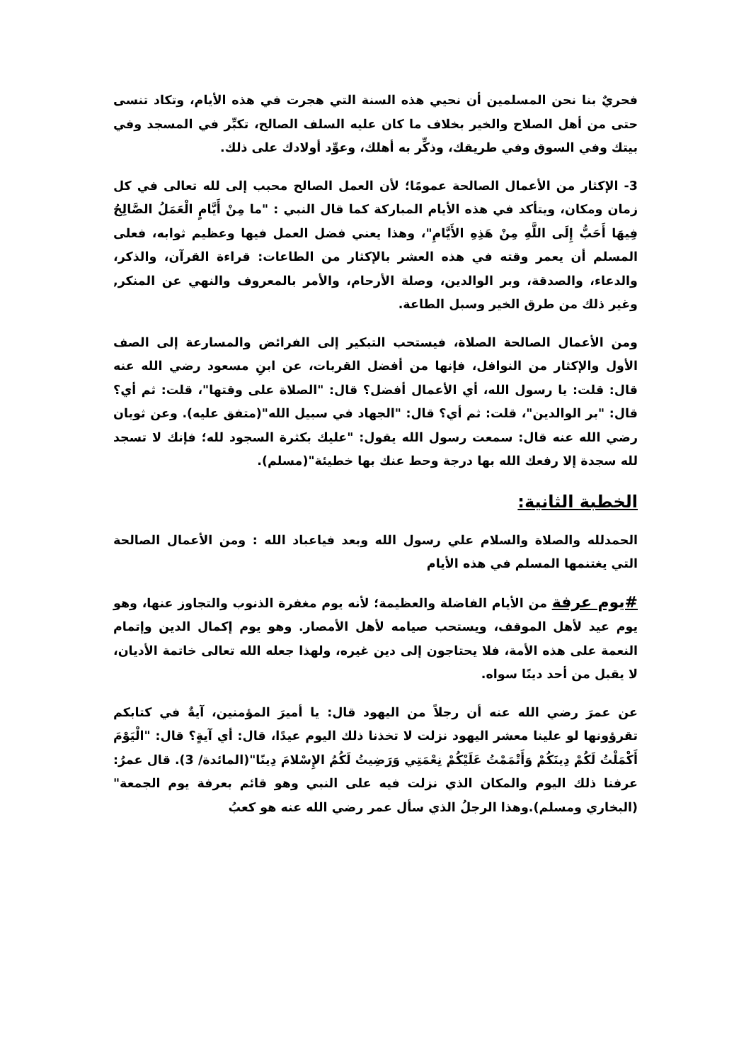فحريٌ بنا نحن المسلمين أن نحيي هذه السنة التي هجرت في هذه الأيام، وتكاد تنسى حتى من أهل الصلاح والخير بخلاف ما كان عليه السلف الصالح، تكبِّر في المسجد وفي بيتك وفي السوق وفي طريقك، وذكِّر به أهلك، وعوِّد أولادك على ذلك.
3- الإكثار من الأعمال الصالحة عمومًا؛ لأن العمل الصالح محبب إلى لله تعالى في كل زمان ومكان، ويتأكد في هذه الأيام المباركة كما قال النبي : "ما مِنْ أَيَّامٍ الْعَمَلُ الصَّالِحُ فِيهَا أَحَبُّ إِلَى اللَّهِ مِنْ هَذِهِ الأَيَّامِ"، وهذا يعني فضل العمل فيها وعظيم ثوابه، فعلى المسلم أن يعمر وقته في هذه العشر بالإكثار من الطاعات: قراءة القرآن، والذكر، والدعاء، والصدقة، وبر الوالدين، وصلة الأرحام، والأمر بالمعروف والنهي عن المنكر, وغير ذلك من طرق الخير وسبل الطاعة.
ومن الأعمال الصالحة الصلاة، فيستحب التبكير إلى الفرائض والمسارعة إلى الصف الأول والإكثار من النوافل، فإنها من أفضل القربات، عن ابنِ مسعود رضي الله عنه قال: قلت: يا رسول الله، أي الأعمال أفضل؟ قال: "الصلاة على وقتها"، قلت: ثم أي؟ قال: "بر الوالدين"، قلت: ثم أي؟ قال: "الجهاد في سبيل الله"(متفق عليه). وعن ثوبان رضي الله عنه قال: سمعت رسول الله يقول: "عليك بكثرة السجود لله؛ فإنك لا تسجد لله سجدة إلا رفعك الله بها درجة وحط عنك بها خطيئة"(مسلم).
الخطبة الثانية:
الحمدلله والصلاة والسلام علي رسول الله وبعد فياعباد الله : ومن الأعمال الصالحة التي يغتنمها المسلم في هذه الأيام
#يوم عرفة من الأيام الفاضلة والعظيمة؛ لأنه يوم مغفرة الذنوب والتجاوز عنها، وهو يوم عيد لأهل الموقف، ويستحب صيامه لأهل الأمصار. وهو يوم إكمال الدين وإتمام النعمة على هذه الأمة، فلا يحتاجون إلى دين غيره، ولهذا جعله الله تعالى خاتمة الأديان، لا يقبل من أحد دينًا سواه.
عن عمرَ رضي الله عنه أن رجلاً من اليهود قال: يا أميرَ المؤمنين، آيةٌ في كتابكم تقرؤونها لو علينا معشر اليهود نزلت لا تخذنا ذلك اليوم عيدًا، قال: أي آيةٍ؟ قال: "الْيَوْمَ أَكْمَلْتُ لَكُمْ دِينَكُمْ وَأَتْمَمْتُ عَلَيْكُمْ نِعْمَتِي وَرَضِيتُ لَكُمُ الإِسْلامَ دِينًا"(المائدة/ 3). قال عمرُ: عرفنا ذلك اليوم والمكان الذي نزلت فيه على النبي وهو قائم بعرفة يوم الجمعة"(البخاري ومسلم).وهذا الرجلُ الذي سأل عمر رضي الله عنه هو كعبُ